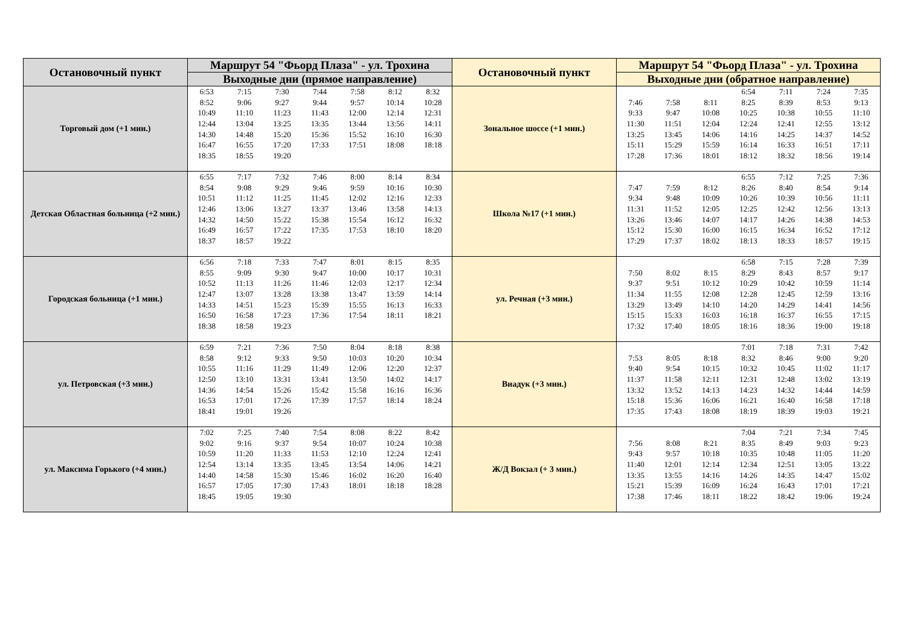| Остановочный пункт | Маршрут 54 "Фьорд Плаза" - ул. Трохина | Остановочный пункт | Маршрут 54 "Фьорд Плаза" - ул. Трохина |
| --- | --- | --- | --- |
| | Выходные дни (прямое направление) | | Выходные дни (обратное направление) |
| Торговый дом (+1 мин.) | / 6:53 / 7:15 / 7:30 / 7:44 / 7:58 / 8:12 / 8:32 / / 8:52 / 9:06 / 9:27 / 9:44 / 9:57 / 10:14 / 10:28 / / 10:49 / 11:10 / 11:23 / 11:43 / 12:00 / 12:14 / 12:31 / / 12:44 / 13:04 / 13:25 / 13:35 / 13:44 / 13:56 / 14:11 / / 14:30 / 14:48 / 15:20 / 15:36 / 15:52 / 16:10 / 16:30 / / 16:47 / 16:55 / 17:20 / 17:33 / 17:51 / 18:08 / 18:18 / / 18:35 / 18:55 / 19:20 / / / / / | Зональное шоссе (+1 мин.) | / / / / 6:54 / 7:11 / 7:24 / 7:35 / / 7:46 / 7:58 / 8:11 / 8:25 / 8:39 / 8:53 / 9:13 / / 9:33 / 9:47 / 10:08 / 10:25 / 10:38 / 10:55 / 11:10 / / 11:30 / 11:51 / 12:04 / 12:24 / 12:41 / 12:55 / 13:12 / / 13:25 / 13:45 / 14:06 / 14:16 / 14:25 / 14:37 / 14:52 / / 15:11 / 15:29 / 15:59 / 16:14 / 16:33 / 16:51 / 17:11 / / 17:28 / 17:36 / 18:01 / 18:12 / 18:32 / 18:56 / 19:14 / |
| Детская Областная больница (+2 мин.) | / 6:55 / 7:17 / 7:32 / 7:46 / 8:00 / 8:14 / 8:34 / / 8:54 / 9:08 / 9:29 / 9:46 / 9:59 / 10:16 / 10:30 / / 10:51 / 11:12 / 11:25 / 11:45 / 12:02 / 12:16 / 12:33 / / 12:46 / 13:06 / 13:27 / 13:37 / 13:46 / 13:58 / 14:13 / / 14:32 / 14:50 / 15:22 / 15:38 / 15:54 / 16:12 / 16:32 / / 16:49 / 16:57 / 17:22 / 17:35 / 17:53 / 18:10 / 18:20 / / 18:37 / 18:57 / 19:22 / / / / / | Школа №17 (+1 мин.) | / / / / 6:55 / 7:12 / 7:25 / 7:36 / / 7:47 / 7:59 / 8:12 / 8:26 / 8:40 / 8:54 / 9:14 / / 9:34 / 9:48 / 10:09 / 10:26 / 10:39 / 10:56 / 11:11 / / 11:31 / 11:52 / 12:05 / 12:25 / 12:42 / 12:56 / 13:13 / / 13:26 / 13:46 / 14:07 / 14:17 / 14:26 / 14:38 / 14:53 / / 15:12 / 15:30 / 16:00 / 16:15 / 16:34 / 16:52 / 17:12 / / 17:29 / 17:37 / 18:02 / 18:13 / 18:33 / 18:57 / 19:15 / |
| Городская больница (+1 мин.) | / 6:56 / 7:18 / 7:33 / 7:47 / 8:01 / 8:15 / 8:35 / / 8:55 / 9:09 / 9:30 / 9:47 / 10:00 / 10:17 / 10:31 / / 10:52 / 11:13 / 11:26 / 11:46 / 12:03 / 12:17 / 12:34 / / 12:47 / 13:07 / 13:28 / 13:38 / 13:47 / 13:59 / 14:14 / / 14:33 / 14:51 / 15:23 / 15:39 / 15:55 / 16:13 / 16:33 / / 16:50 / 16:58 / 17:23 / 17:36 / 17:54 / 18:11 / 18:21 / / 18:38 / 18:58 / 19:23 / / / / / | ул. Речная (+3 мин.) | / / / / 6:58 / 7:15 / 7:28 / 7:39 / / 7:50 / 8:02 / 8:15 / 8:29 / 8:43 / 8:57 / 9:17 / / 9:37 / 9:51 / 10:12 / 10:29 / 10:42 / 10:59 / 11:14 / / 11:34 / 11:55 / 12:08 / 12:28 / 12:45 / 12:59 / 13:16 / / 13:29 / 13:49 / 14:10 / 14:20 / 14:29 / 14:41 / 14:56 / / 15:15 / 15:33 / 16:03 / 16:18 / 16:37 / 16:55 / 17:15 / / 17:32 / 17:40 / 18:05 / 18:16 / 18:36 / 19:00 / 19:18 / |
| ул. Петровская (+3 мин.) | / 6:59 / 7:21 / 7:36 / 7:50 / 8:04 / 8:18 / 8:38 / / 8:58 / 9:12 / 9:33 / 9:50 / 10:03 / 10:20 / 10:34 / / 10:55 / 11:16 / 11:29 / 11:49 / 12:06 / 12:20 / 12:37 / / 12:50 / 13:10 / 13:31 / 13:41 / 13:50 / 14:02 / 14:17 / / 14:36 / 14:54 / 15:26 / 15:42 / 15:58 / 16:16 / 16:36 / / 16:53 / 17:01 / 17:26 / 17:39 / 17:57 / 18:14 / 18:24 / / 18:41 / 19:01 / 19:26 / / / / / | Виадук (+3 мин.) | / / / / 7:01 / 7:18 / 7:31 / 7:42 / / 7:53 / 8:05 / 8:18 / 8:32 / 8:46 / 9:00 / 9:20 / / 9:40 / 9:54 / 10:15 / 10:32 / 10:45 / 11:02 / 11:17 / / 11:37 / 11:58 / 12:11 / 12:31 / 12:48 / 13:02 / 13:19 / / 13:32 / 13:52 / 14:13 / 14:23 / 14:32 / 14:44 / 14:59 / / 15:18 / 15:36 / 16:06 / 16:21 / 16:40 / 16:58 / 17:18 / / 17:35 / 17:43 / 18:08 / 18:19 / 18:39 / 19:03 / 19:21 / |
| ул. Максима Горького (+4 мин.) | / 7:02 / 7:25 / 7:40 / 7:54 / 8:08 / 8:22 / 8:42 / / 9:02 / 9:16 / 9:37 / 9:54 / 10:07 / 10:24 / 10:38 / / 10:59 / 11:20 / 11:33 / 11:53 / 12:10 / 12:24 / 12:41 / / 12:54 / 13:14 / 13:35 / 13:45 / 13:54 / 14:06 / 14:21 / / 14:40 / 14:58 / 15:30 / 15:46 / 16:02 / 16:20 / 16:40 / / 16:57 / 17:05 / 17:30 / 17:43 / 18:01 / 18:18 / 18:28 / / 18:45 / 19:05 / 19:30 / / / / / | Ж/Д Вокзал (+ 3 мин.) | / / / / 7:04 / 7:21 / 7:34 / 7:45 / / 7:56 / 8:08 / 8:21 / 8:35 / 8:49 / 9:03 / 9:23 / / 9:43 / 9:57 / 10:18 / 10:35 / 10:48 / 11:05 / 11:20 / / 11:40 / 12:01 / 12:14 / 12:34 / 12:51 / 13:05 / 13:22 / / 13:35 / 13:55 / 14:16 / 14:26 / 14:35 / 14:47 / 15:02 / / 15:21 / 15:39 / 16:09 / 16:24 / 16:43 / 17:01 / 17:21 / / 17:38 / 17:46 / 18:11 / 18:22 / 18:42 / 19:06 / 19:24 / |